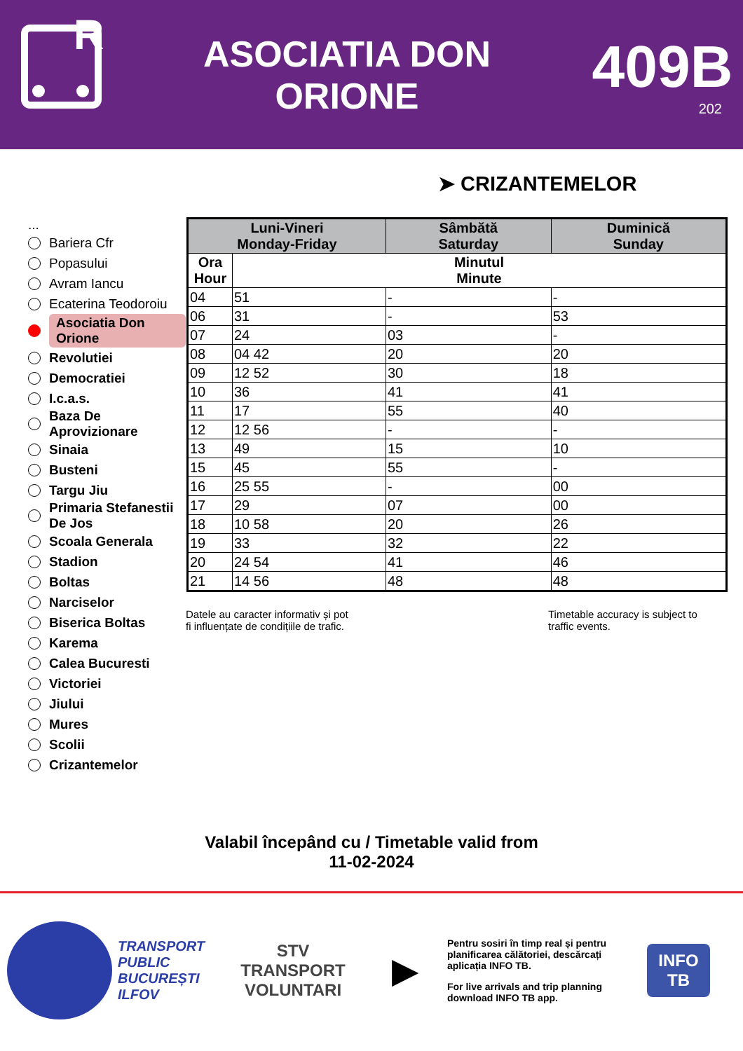R
ASOCIATIA DON
ORIONE
409B
202
➤ CRIZANTEMELOR
...
Bariera Cfr
Popasului
Avram Iancu
Ecaterina Teodoroiu
Asociatia Don Orione
Revolutiei
Democratiei
I.c.a.s.
Baza De Aprovizionare
Sinaia
Busteni
Targu Jiu
Primaria Stefanestii De Jos
Scoala Generala
Stadion
Boltas
Narciselor
Biserica Boltas
Karema
Calea Bucuresti
Victoriei
Jiului
Mures
Scolii
Crizantemelor
| Luni-Vineri Monday-Friday | | Sâmbătă Saturday | Duminică Sunday |
| --- | --- | --- | --- |
| Ora Hour | Minutul Minute | | |
| 04 | 51 | - | - |
| 06 | 31 | - | 53 |
| 07 | 24 | 03 | - |
| 08 | 04 42 | 20 | 20 |
| 09 | 12 52 | 30 | 18 |
| 10 | 36 | 41 | 41 |
| 11 | 17 | 55 | 40 |
| 12 | 12 56 | - | - |
| 13 | 49 | 15 | 10 |
| 15 | 45 | 55 | - |
| 16 | 25 55 | - | 00 |
| 17 | 29 | 07 | 00 |
| 18 | 10 58 | 20 | 26 |
| 19 | 33 | 32 | 22 |
| 20 | 24 54 | 41 | 46 |
| 21 | 14 56 | 48 | 48 |
Datele au caracter informativ și pot
fi influențate de condițiile de trafic.
Timetable accuracy is subject to
traffic events.
Valabil începând cu / Timetable valid from
11-02-2024
TRANSPORT
PUBLIC
BUCUREȘTI
ILFOV
STV
TRANSPORT
VOLUNTARI
▶
Pentru sosiri în timp real și pentru planificarea călătoriei, descărcați aplicația INFO TB.
For live arrivals and trip planning download INFO TB app.
INFO TB